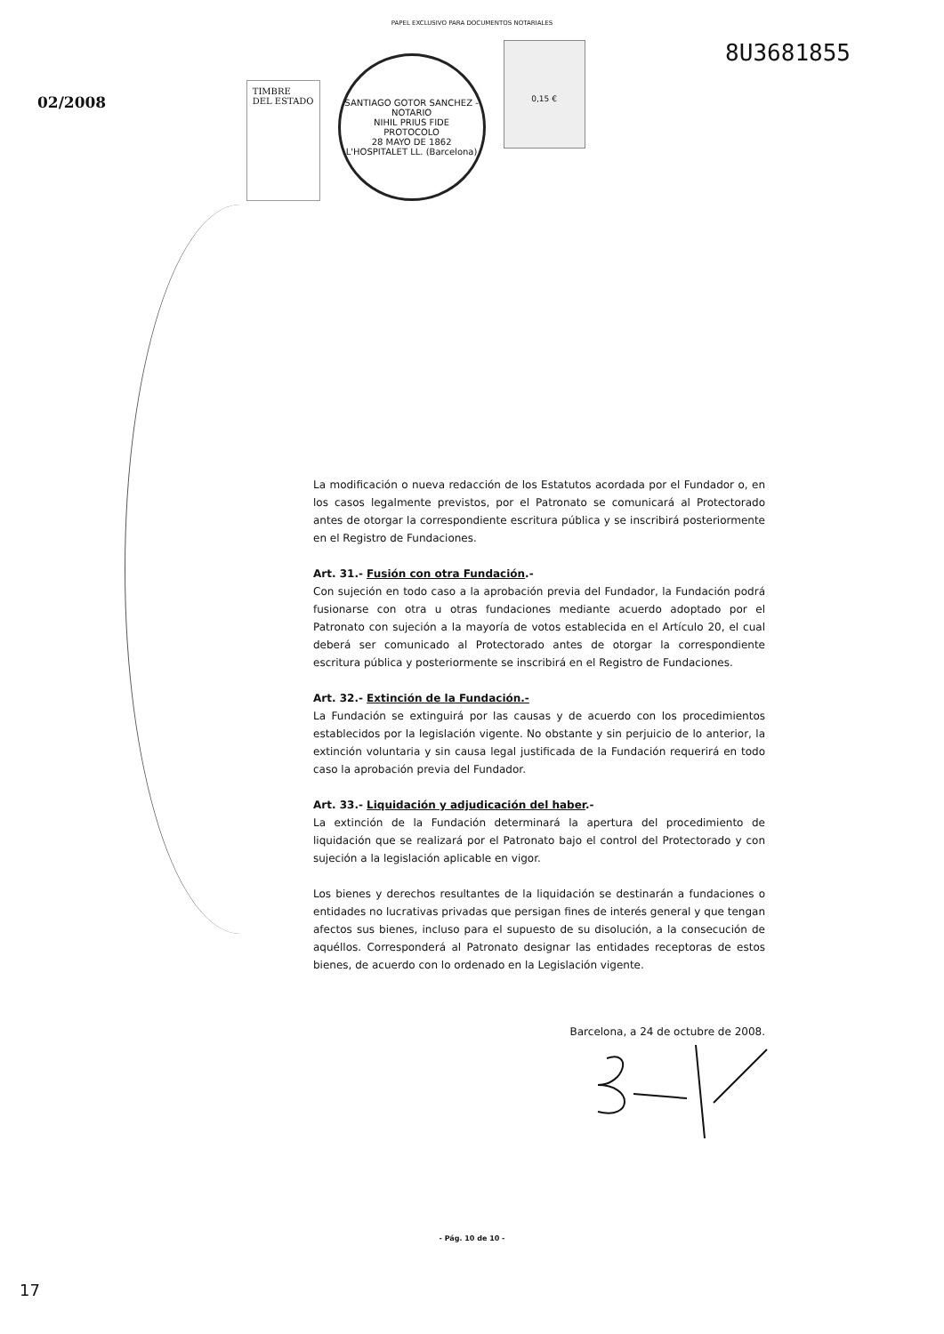PAPEL EXCLUSIVO PARA DOCUMENTOS NOTARIALES
02/2008
TIMBRE
DEL ESTADO
SANTIAGO GOTOR SANCHEZ - NOTARIO
NIHIL PRIUS FIDE
PROTOCOLO
28 MAYO DE 1862
L'HOSPITALET LL. (Barcelona)
0,15 €
8U3681855
La modificación o nueva redacción de los Estatutos acordada por el Fundador o, en los casos legalmente previstos, por el Patronato se comunicará al Protectorado antes de otorgar la correspondiente escritura pública y se inscribirá posteriormente en el Registro de Fundaciones.
Art. 31.- Fusión con otra Fundación.-
Con sujeción en todo caso a la aprobación previa del Fundador, la Fundación podrá fusionarse con otra u otras fundaciones mediante acuerdo adoptado por el Patronato con sujeción a la mayoría de votos establecida en el Artículo 20, el cual deberá ser comunicado al Protectorado antes de otorgar la correspondiente escritura pública y posteriormente se inscribirá en el Registro de Fundaciones.
Art. 32.- Extinción de la Fundación.-
La Fundación se extinguirá por las causas y de acuerdo con los procedimientos establecidos por la legislación vigente. No obstante y sin perjuicio de lo anterior, la extinción voluntaria y sin causa legal justificada de la Fundación requerirá en todo caso la aprobación previa del Fundador.
Art. 33.- Liquidación y adjudicación del haber.-
La extinción de la Fundación determinará la apertura del procedimiento de liquidación que se realizará por el Patronato bajo el control del Protectorado y con sujeción a la legislación aplicable en vigor.
Los bienes y derechos resultantes de la liquidación se destinarán a fundaciones o entidades no lucrativas privadas que persigan fines de interés general y que tengan afectos sus bienes, incluso para el supuesto de su disolución, a la consecución de aquéllos. Corresponderá al Patronato designar las entidades receptoras de estos bienes, de acuerdo con lo ordenado en la Legislación vigente.
Barcelona, a 24 de octubre de 2008.
- Pág. 10 de 10 -
17